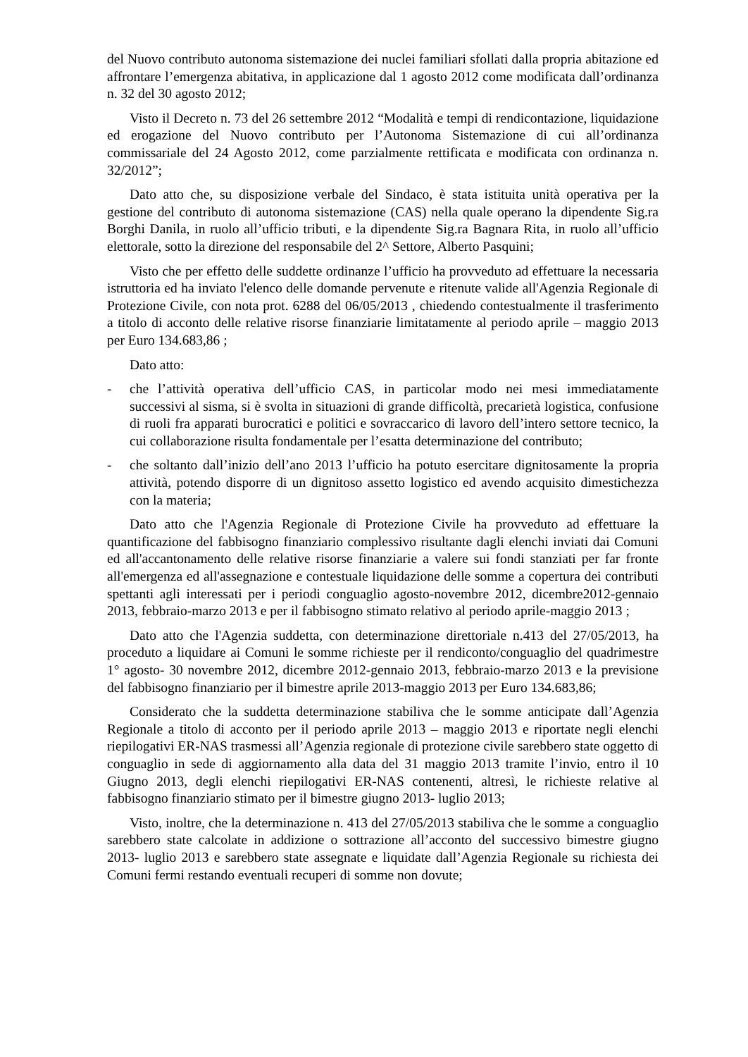del Nuovo contributo autonoma sistemazione dei nuclei familiari sfollati dalla propria abitazione ed affrontare l’emergenza abitativa, in applicazione dal 1 agosto 2012 come modificata dall’ordinanza n. 32 del 30 agosto 2012;
Visto il Decreto n. 73 del 26 settembre 2012 “Modalità e tempi di rendicontazione, liquidazione ed erogazione del Nuovo contributo per l’Autonoma Sistemazione di cui all’ordinanza commissariale del 24 Agosto 2012, come parzialmente rettificata e modificata con ordinanza n. 32/2012”;
Dato atto che, su disposizione verbale del Sindaco, è stata istituita unità operativa per la gestione del contributo di autonoma sistemazione (CAS) nella quale operano la dipendente Sig.ra Borghi Danila, in ruolo all’ufficio tributi, e la dipendente Sig.ra Bagnara Rita, in ruolo all’ufficio elettorale, sotto la direzione del responsabile del 2^ Settore, Alberto Pasquini;
Visto che per effetto delle suddette ordinanze l’ufficio ha provveduto ad effettuare la necessaria istruttoria ed ha inviato l'elenco delle domande pervenute e ritenute valide all'Agenzia Regionale di Protezione Civile, con nota prot. 6288 del 06/05/2013 , chiedendo contestualmente il trasferimento a titolo di acconto delle relative risorse finanziarie limitatamente al periodo aprile – maggio 2013 per Euro 134.683,86 ;
Dato atto:
- che l’attività operativa dell’ufficio CAS, in particolar modo nei mesi immediatamente successivi al sisma, si è svolta in situazioni di grande difficoltà, precarietà logistica, confusione di ruoli fra apparati burocratici e politici e sovraccarico di lavoro dell’intero settore tecnico, la cui collaborazione risulta fondamentale per l’esatta determinazione del contributo;
- che soltanto dall’inizio dell’ano 2013 l’ufficio ha potuto esercitare dignitosamente la propria attività, potendo disporre di un dignitoso assetto logistico ed avendo acquisito dimestichezza con la materia;
Dato atto che l'Agenzia Regionale di Protezione Civile ha provveduto ad effettuare la quantificazione del fabbisogno finanziario complessivo risultante dagli elenchi inviati dai Comuni ed all'accantonamento delle relative risorse finanziarie a valere sui fondi stanziati per far fronte all'emergenza ed all'assegnazione e contestuale liquidazione delle somme a copertura dei contributi spettanti agli interessati per i periodi conguaglio agosto-novembre 2012, dicembre2012-gennaio 2013, febbraio-marzo 2013 e per il fabbisogno stimato relativo al periodo aprile-maggio 2013 ;
Dato atto che l'Agenzia suddetta, con determinazione direttoriale n.413 del 27/05/2013, ha proceduto a liquidare ai Comuni le somme richieste per il rendiconto/conguaglio del quadrimestre 1° agosto- 30 novembre 2012, dicembre 2012-gennaio 2013, febbraio-marzo 2013 e la previsione del fabbisogno finanziario per il bimestre aprile 2013-maggio 2013 per Euro 134.683,86;
Considerato che la suddetta determinazione stabiliva che le somme anticipate dall’Agenzia Regionale a titolo di acconto per il periodo aprile 2013 – maggio 2013 e riportate negli elenchi riepilogativi ER-NAS trasmessi all’Agenzia regionale di protezione civile sarebbero state oggetto di conguaglio in sede di aggiornamento alla data del 31 maggio 2013 tramite l’invio, entro il 10 Giugno 2013, degli elenchi riepilogativi ER-NAS contenenti, altresì, le richieste relative al fabbisogno finanziario stimato per il bimestre giugno 2013- luglio 2013;
Visto, inoltre, che la determinazione n. 413 del 27/05/2013 stabiliva che le somme a conguaglio sarebbero state calcolate in addizione o sottrazione all’acconto del successivo bimestre giugno 2013- luglio 2013 e sarebbero state assegnate e liquidate dall’Agenzia Regionale su richiesta dei Comuni fermi restando eventuali recuperi di somme non dovute;